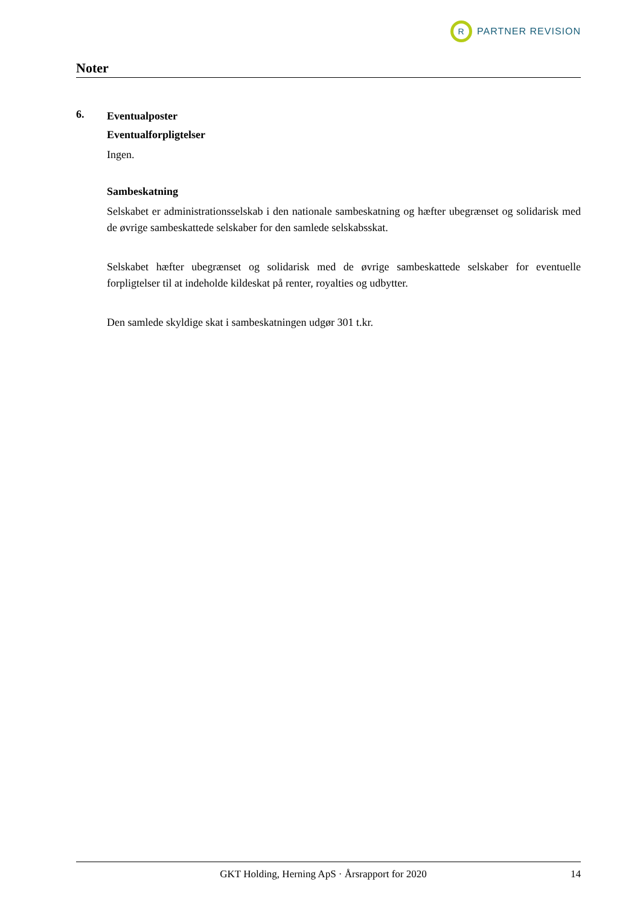R
PARTNER REVISION
Noter
6.
Eventualposter
Eventualforpligtelser
Ingen.
Sambeskatning
Selskabet er administrationsselskab i den nationale sambeskatning og hæfter ubegrænset og solidarisk med de øvrige sambeskattede selskaber for den samlede selskabsskat.
Selskabet hæfter ubegrænset og solidarisk med de øvrige sambeskattede selskaber for eventuelle forpligtelser til at indeholde kildeskat på renter, royalties og udbytter.
Den samlede skyldige skat i sambeskatningen udgør 301 t.kr.
GKT Holding, Herning ApS · Årsrapport for 2020 14